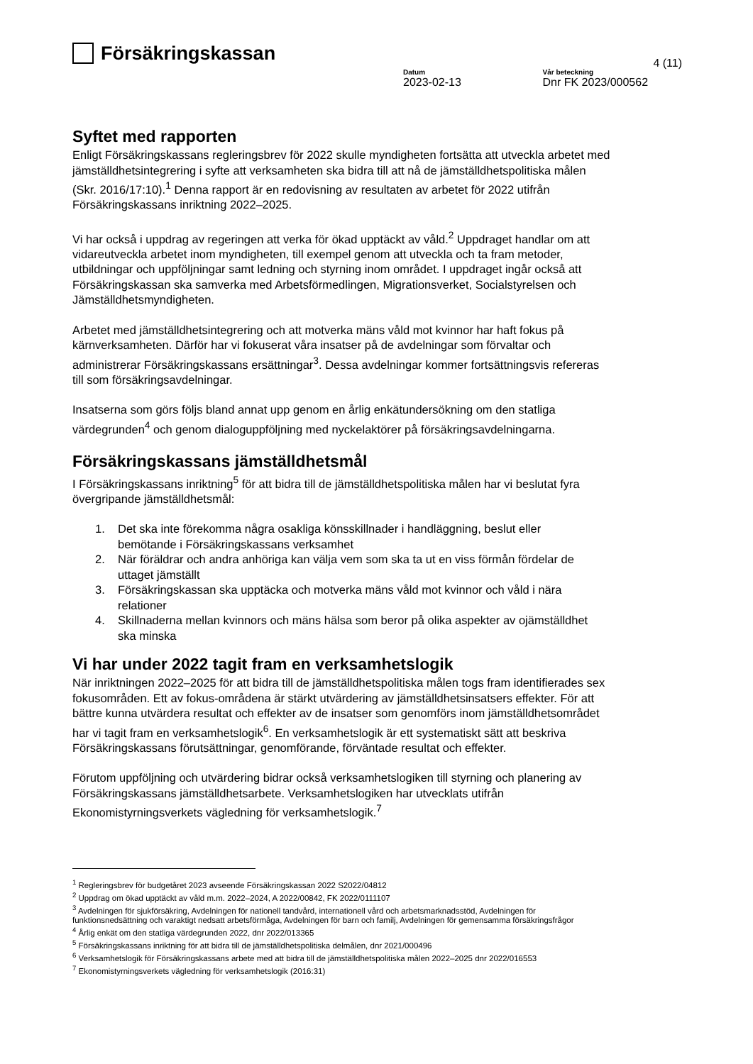Försäkringskassan
4 (11)
Datum
2023-02-13
Vår beteckning
Dnr FK 2023/000562
Syftet med rapporten
Enligt Försäkringskassans regleringsbrev för 2022 skulle myndigheten fortsätta att utveckla arbetet med jämställdhetsintegrering i syfte att verksamheten ska bidra till att nå de jämställdhetspolitiska målen (Skr. 2016/17:10).<sup>1</sup> Denna rapport är en redovisning av resultaten av arbetet för 2022 utifrån Försäkringskassans inriktning 2022–2025.
Vi har också i uppdrag av regeringen att verka för ökad upptäckt av våld.<sup>2</sup> Uppdraget handlar om att vidareutveckla arbetet inom myndigheten, till exempel genom att utveckla och ta fram metoder, utbildningar och uppföljningar samt ledning och styrning inom området. I uppdraget ingår också att Försäkringskassan ska samverka med Arbetsförmedlingen, Migrationsverket, Socialstyrelsen och Jämställdhetsmyndigheten.
Arbetet med jämställdhetsintegrering och att motverka mäns våld mot kvinnor har haft fokus på kärnverksamheten. Därför har vi fokuserat våra insatser på de avdelningar som förvaltar och administrerar Försäkringskassans ersättningar<sup>3</sup>. Dessa avdelningar kommer fortsättningsvis refereras till som försäkringsavdelningar.
Insatserna som görs följs bland annat upp genom en årlig enkätundersökning om den statliga värdegrunden<sup>4</sup> och genom dialoguppföljning med nyckelaktörer på försäkringsavdelningarna.
Försäkringskassans jämställdhetsmål
I Försäkringskassans inriktning<sup>5</sup> för att bidra till de jämställdhetspolitiska målen har vi beslutat fyra övergripande jämställdhetsmål:
1. Det ska inte förekomma några osakliga könsskillnader i handläggning, beslut eller bemötande i Försäkringskassans verksamhet
2. När föräldrar och andra anhöriga kan välja vem som ska ta ut en viss förmån fördelar de uttaget jämställt
3. Försäkringskassan ska upptäcka och motverka mäns våld mot kvinnor och våld i nära relationer
4. Skillnaderna mellan kvinnors och mäns hälsa som beror på olika aspekter av ojämställdhet ska minska
Vi har under 2022 tagit fram en verksamhetslogik
När inriktningen 2022–2025 för att bidra till de jämställdhetspolitiska målen togs fram identifierades sex fokusområden. Ett av fokus-områdena är stärkt utvärdering av jämställdhetsinsatsers effekter. För att bättre kunna utvärdera resultat och effekter av de insatser som genomförs inom jämställdhetsområdet har vi tagit fram en verksamhetslogik<sup>6</sup>. En verksamhetslogik är ett systematiskt sätt att beskriva Försäkringskassans förutsättningar, genomförande, förväntade resultat och effekter.
Förutom uppföljning och utvärdering bidrar också verksamhetslogiken till styrning och planering av Försäkringskassans jämställdhetsarbete. Verksamhetslogiken har utvecklats utifrån Ekonomistyrningsverkets vägledning för verksamhetslogik.<sup>7</sup>
<sup>1</sup> Regleringsbrev för budgetåret 2023 avseende Försäkringskassan 2022 S2022/04812
<sup>2</sup> Uppdrag om ökad upptäckt av våld m.m. 2022–2024, A 2022/00842, FK 2022/0111107
<sup>3</sup> Avdelningen för sjukförsäkring, Avdelningen för nationell tandvård, internationell vård och arbetsmarknadsstöd, Avdelningen för funktionsnedsättning och varaktigt nedsatt arbetsförmåga, Avdelningen för barn och familj, Avdelningen för gemensamma försäkringsfrågor
<sup>4</sup> Årlig enkät om den statliga värdegrunden 2022, dnr 2022/013365
<sup>5</sup> Försäkringskassans inriktning för att bidra till de jämställdhetspolitiska delmålen, dnr 2021/000496
<sup>6</sup> Verksamhetslogik för Försäkringskassans arbete med att bidra till de jämställdhetspolitiska målen 2022–2025 dnr 2022/016553
<sup>7</sup> Ekonomistyrningsverkets vägledning för verksamhetslogik (2016:31)